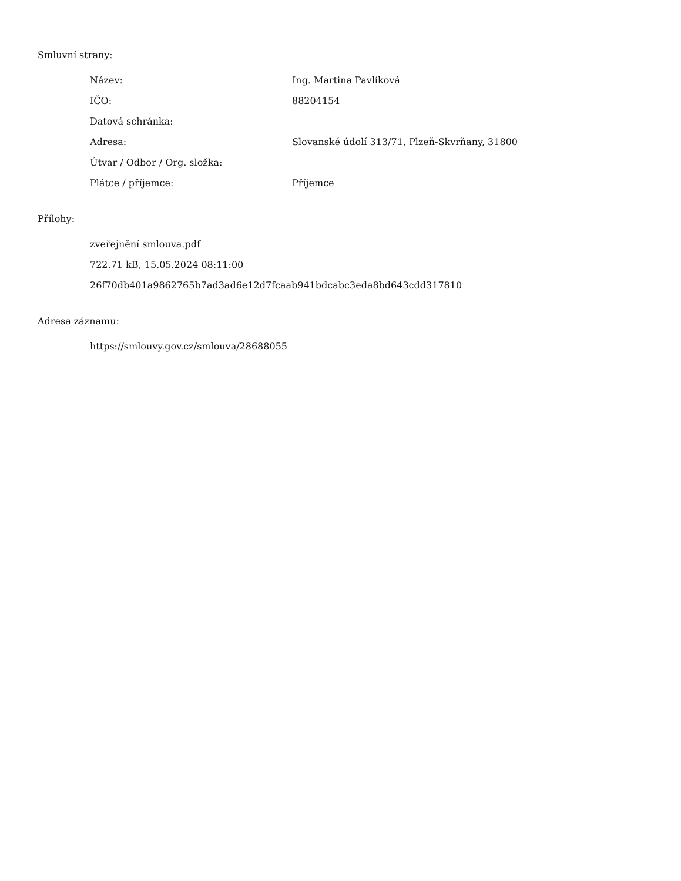Smluvní strany:
| Název: | Ing. Martina Pavlíková |
| IČO: | 88204154 |
| Datová schránka: | |
| Adresa: | Slovanské údolí 313/71, Plzeň-Skvrňany, 31800 |
| Útvar / Odbor / Org. složka: | |
| Plátce / příjemce: | Příjemce |
Přílohy:
zveřejnění smlouva.pdf
722.71 kB, 15.05.2024 08:11:00
26f70db401a9862765b7ad3ad6e12d7fcaab941bdcabc3eda8bd643cdd317810
Adresa záznamu:
https://smlouvy.gov.cz/smlouva/28688055